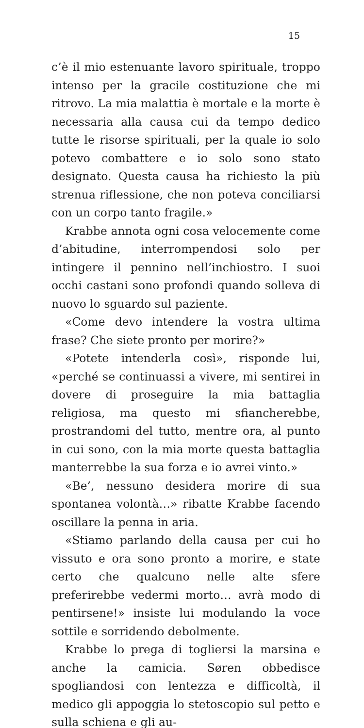15
c’è il mio estenuante lavoro spirituale, troppo intenso per la gracile costituzione che mi ritrovo. La mia malattia è mortale e la morte è necessaria alla causa cui da tempo dedico tutte le risorse spirituali, per la quale io solo potevo combattere e io solo sono stato designato. Questa causa ha richiesto la più strenua riflessione, che non poteva conciliarsi con un corpo tanto fragile.»
Krabbe annota ogni cosa velocemente come d’abitudine, interrompendosi solo per intingere il pennino nell’inchiostro. I suoi occhi castani sono profondi quando solleva di nuovo lo sguardo sul paziente.
«Come devo intendere la vostra ultima frase? Che siete pronto per morire?»
«Potete intenderla così», risponde lui, «perché se continuassi a vivere, mi sentirei in dovere di proseguire la mia battaglia religiosa, ma questo mi sfiancherebbe, prostrandomi del tutto, mentre ora, al punto in cui sono, con la mia morte questa battaglia manterrebbe la sua forza e io avrei vinto.»
«Be’, nessuno desidera morire di sua spontanea volontà…» ribatte Krabbe facendo oscillare la penna in aria.
«Stiamo parlando della causa per cui ho vissuto e ora sono pronto a morire, e state certo che qualcuno nelle alte sfere preferirebbe vedermi morto… avrà modo di pentirsene!» insiste lui modulando la voce sottile e sorridendo debolmente.
Krabbe lo prega di togliersi la marsina e anche la camicia. Søren obbedisce spogliandosi con lentezza e difficoltà, il medico gli appoggia lo stetoscopio sul petto e sulla schiena e gli au-